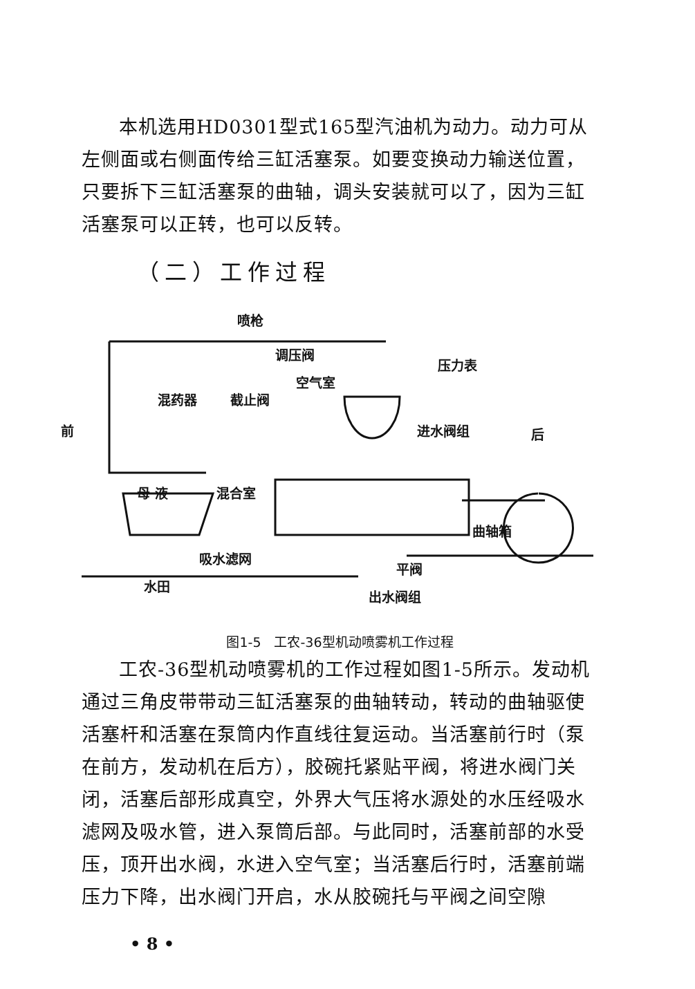本机选用HD0301型式165型汽油机为动力。动力可从左侧面或右侧面传给三缸活塞泵。如要变换动力输送位置，只要拆下三缸活塞泵的曲轴，调头安装就可以了，因为三缸活塞泵可以正转，也可以反转。
（二）工作过程
喷枪
调压阀
压力表
空气室
混药器 截止阀
前 进水阀组 后
母 液 混合室
曲轴箱
吸水滤网
平阀
水田
出水阀组
图1-5　工农-36型机动喷雾机工作过程
工农-36型机动喷雾机的工作过程如图1-5所示。发动机通过三角皮带带动三缸活塞泵的曲轴转动，转动的曲轴驱使活塞杆和活塞在泵筒内作直线往复运动。当活塞前行时（泵在前方，发动机在后方），胶碗托紧贴平阀，将进水阀门关闭，活塞后部形成真空，外界大气压将水源处的水压经吸水滤网及吸水管，进入泵筒后部。与此同时，活塞前部的水受压，顶开出水阀，水进入空气室；当活塞后行时，活塞前端压力下降，出水阀门开启，水从胶碗托与平阀之间空隙
• 8 •